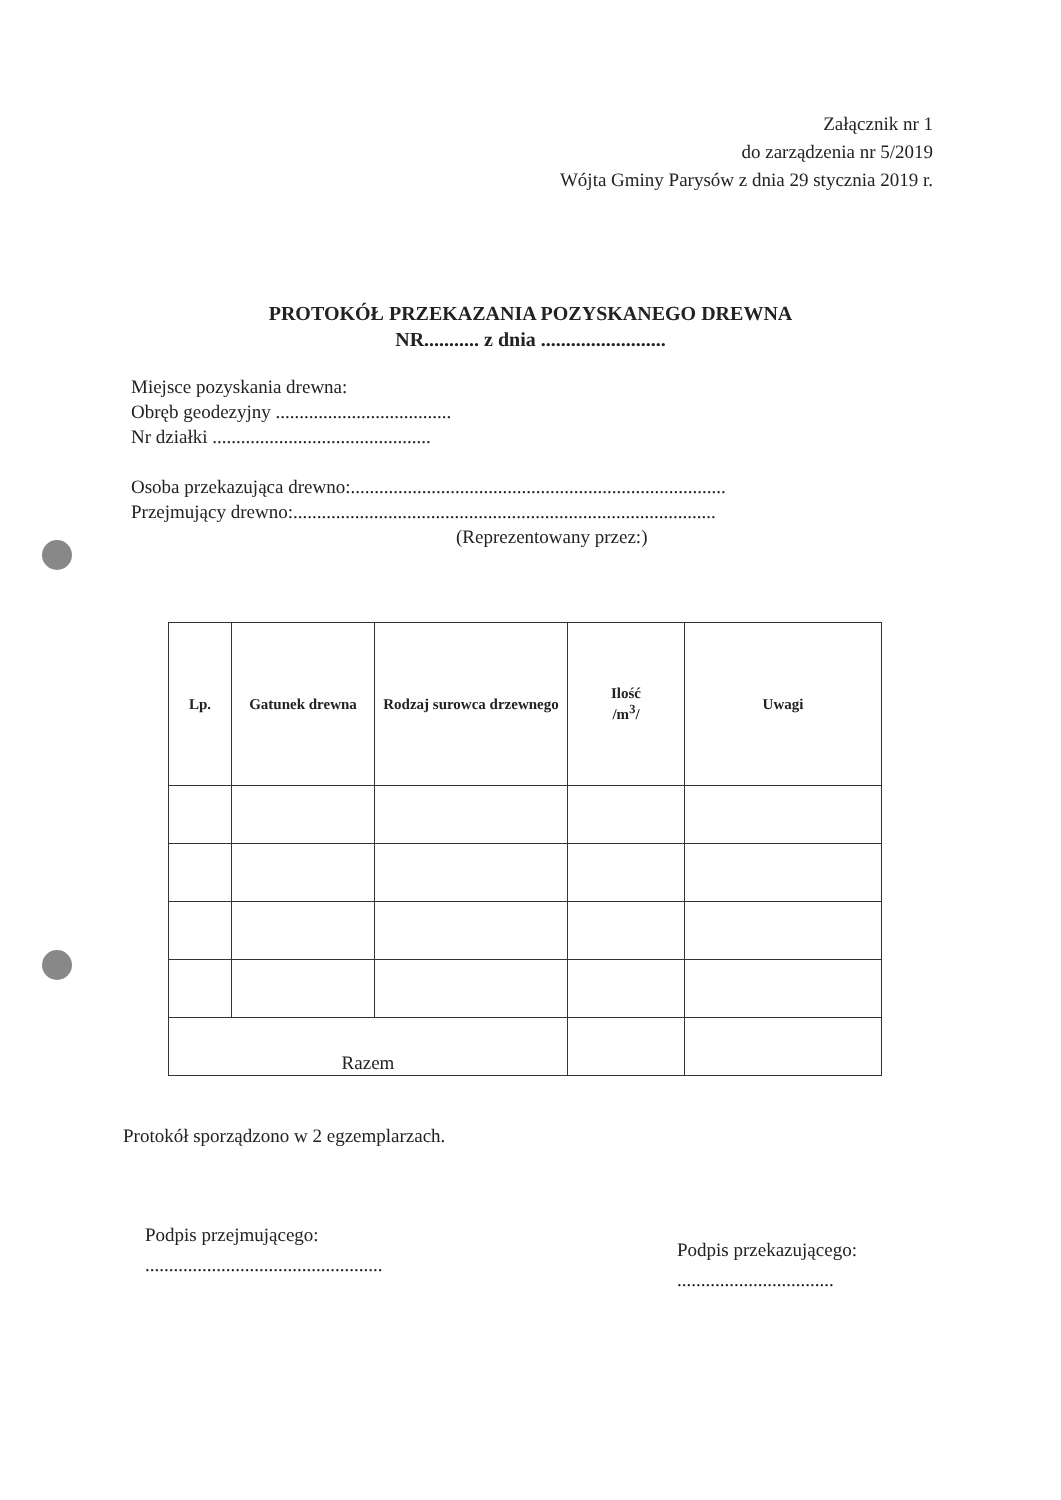Załącznik nr 1
do zarządzenia nr 5/2019
Wójta Gminy Parysów z dnia 29 stycznia 2019 r.
PROTOKÓŁ PRZEKAZANIA POZYSKANEGO DREWNA
NR........... z dnia .........................
Miejsce pozyskania drewna:
Obręb geodezyjny .....................................
Nr działki ..............................................
Osoba przekazująca drewno:...............................................................................
Przejmujący drewno:.........................................................................................
(Reprezentowany przez:)
| Lp. | Gatunek drewna | Rodzaj surowca drzewnego | Ilość /m<sup>3</sup>/ | Uwagi |
| --- | --- | --- | --- | --- |
| Razem | | | | |
Protokół sporządzono w 2 egzemplarzach.
Podpis przejmującego:
..................................................
Podpis przekazującego:
.................................